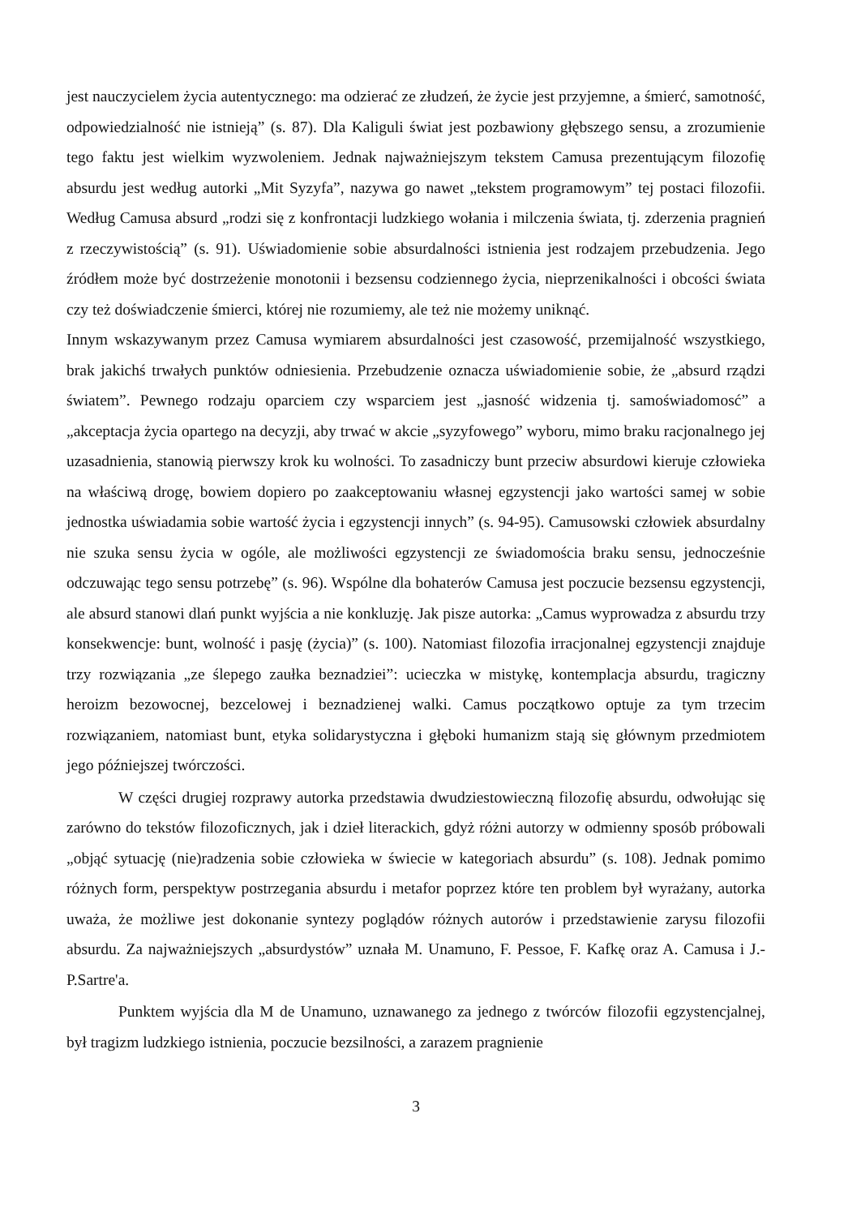jest nauczycielem życia autentycznego: ma odzierać ze złudzeń, że życie jest przyjemne, a śmierć, samotność, odpowiedzialność nie istnieją” (s. 87). Dla Kaliguli świat jest pozbawiony głębszego sensu, a zrozumienie tego faktu jest wielkim wyzwoleniem. Jednak najważniejszym tekstem Camusa prezentującym filozofię absurdu jest według autorki „Mit Syzyfa”, nazywa go nawet „tekstem programowym” tej postaci filozofii. Według Camusa absurd „rodzi się z konfrontacji ludzkiego wołania i milczenia świata, tj. zderzenia pragnień z rzeczywistością” (s. 91). Uświadomienie sobie absurdalności istnienia jest rodzajem przebudzenia. Jego źródłem może być dostrzeżenie monotonii i bezsensu codziennego życia, nieprzenikalności i obcości świata czy też doświadczenie śmierci, której nie rozumiemy, ale też nie możemy uniknąć.
Innym wskazywanym przez Camusa wymiarem absurdalności jest czasowość, przemijalność wszystkiego, brak jakichś trwałych punktów odniesienia. Przebudzenie oznacza uświadomienie sobie, że „absurd rządzi światem”. Pewnego rodzaju oparciem czy wsparciem jest „jasność widzenia tj. samoświadomosć” a „akceptacja życia opartego na decyzji, aby trwać w akcie „syzyfowego” wyboru, mimo braku racjonalnego jej uzasadnienia, stanowią pierwszy krok ku wolności. To zasadniczy bunt przeciw absurdowi kieruje człowieka na właściwą drogę, bowiem dopiero po zaakceptowaniu własnej egzystencji jako wartości samej w sobie jednostka uświadamia sobie wartość życia i egzystencji innych” (s. 94-95). Camusowski człowiek absurdalny nie szuka sensu życia w ogóle, ale możliwości egzystencji ze świadomościa braku sensu, jednocześnie odczuwając tego sensu potrzebę” (s. 96). Wspólne dla bohaterów Camusa jest poczucie bezsensu egzystencji, ale absurd stanowi dlań punkt wyjścia a nie konkluzję. Jak pisze autorka: „Camus wyprowadza z absurdu trzy konsekwencje: bunt, wolność i pasję (życia)” (s. 100). Natomiast filozofia irracjonalnej egzystencji znajduje trzy rozwiązania „ze ślepego zaułka beznadziei”: ucieczka w mistykę, kontemplacja absurdu, tragiczny heroizm bezowocnej, bezcelowej i beznadzienej walki. Camus początkowo optuje za tym trzecim rozwiązaniem, natomiast bunt, etyka solidarystyczna i głęboki humanizm stają się głównym przedmiotem jego późniejszej twórczości.
W części drugiej rozprawy autorka przedstawia dwudziestowieczną filozofię absurdu, odwołując się zarówno do tekstów filozoficznych, jak i dzieł literackich, gdyż różni autorzy w odmienny sposób próbowali „objąć sytuację (nie)radzenia sobie człowieka w świecie w kategoriach absurdu” (s. 108). Jednak pomimo różnych form, perspektyw postrzegania absurdu i metafor poprzez które ten problem był wyrażany, autorka uważa, że możliwe jest dokonanie syntezy poglądów różnych autorów i przedstawienie zarysu filozofii absurdu. Za najważniejszych „absurdystów” uznała M. Unamuno, F. Pessoe, F. Kafkę oraz A. Camusa i J.- P.Sartre'a.
Punktem wyjścia dla M de Unamuno, uznawanego za jednego z twórców filozofii egzystencjalnej, był tragizm ludzkiego istnienia, poczucie bezsilności, a zarazem pragnienie
3